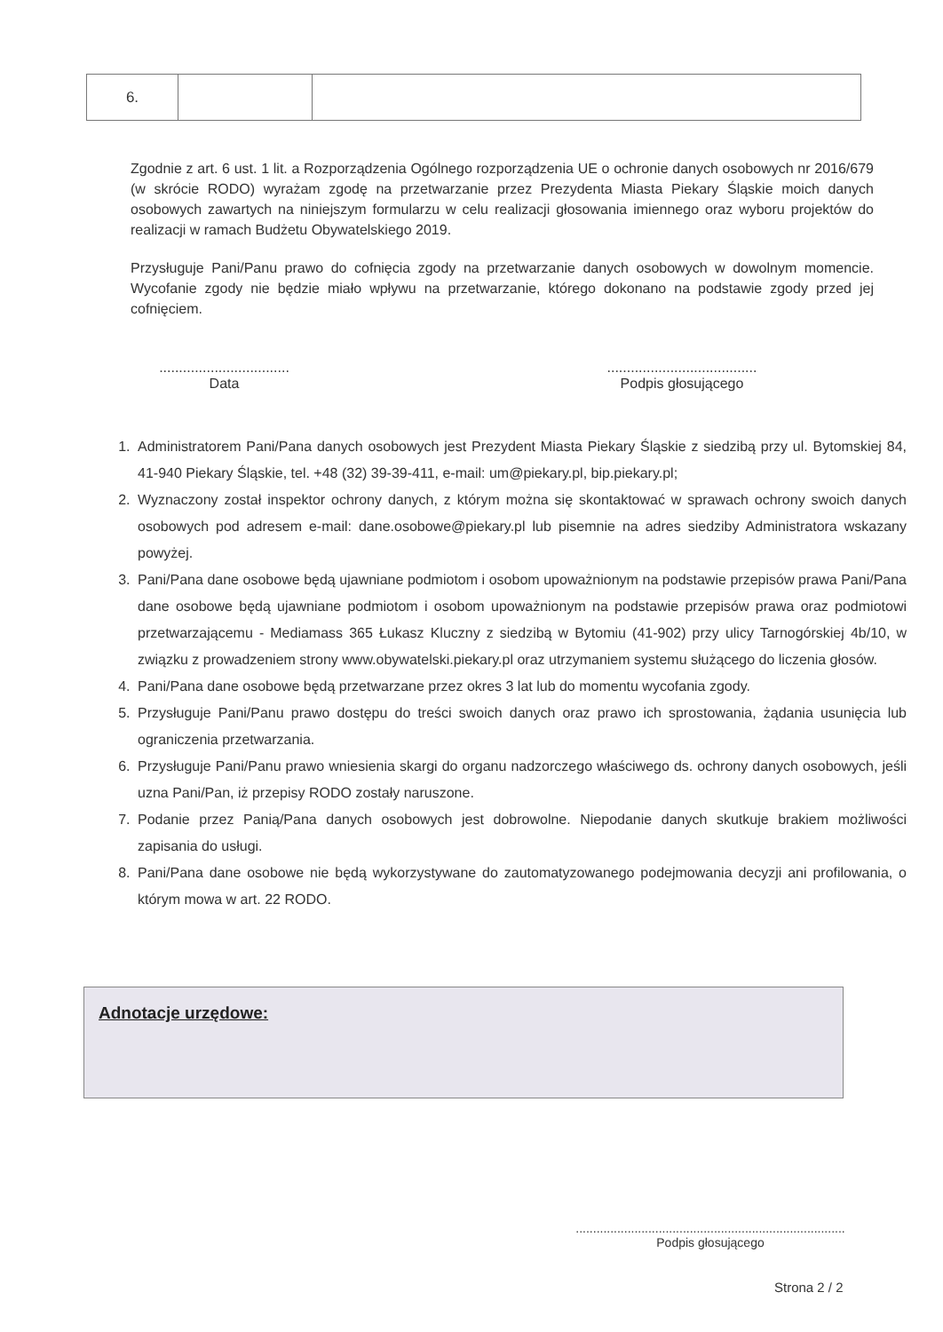| 6. | | |
Zgodnie z art. 6 ust. 1 lit. a Rozporządzenia Ogólnego rozporządzenia UE o ochronie danych osobowych nr 2016/679 (w skrócie RODO) wyrażam zgodę na przetwarzanie przez Prezydenta Miasta Piekary Śląskie moich danych osobowych zawartych na niniejszym formularzu w celu realizacji głosowania imiennego oraz wyboru projektów do realizacji w ramach Budżetu Obywatelskiego 2019.
Przysługuje Pani/Panu prawo do cofnięcia zgody na przetwarzanie danych osobowych w dowolnym momencie. Wycofanie zgody nie będzie miało wpływu na przetwarzanie, którego dokonano na podstawie zgody przed jej cofnięciem.
.................................
Data
......................................
Podpis głosującego
1. Administratorem Pani/Pana danych osobowych jest Prezydent Miasta Piekary Śląskie z siedzibą przy ul. Bytomskiej 84, 41-940 Piekary Śląskie, tel. +48 (32) 39-39-411, e-mail: um@piekary.pl, bip.piekary.pl;
2. Wyznaczony został inspektor ochrony danych, z którym można się skontaktować w sprawach ochrony swoich danych osobowych pod adresem e-mail: dane.osobowe@piekary.pl lub pisemnie na adres siedziby Administratora wskazany powyżej.
3. Pani/Pana dane osobowe będą ujawniane podmiotom i osobom upoważnionym na podstawie przepisów prawa Pani/Pana dane osobowe będą ujawniane podmiotom i osobom upoważnionym na podstawie przepisów prawa oraz podmiotowi przetwarzającemu - Mediamass 365 Łukasz Kluczny z siedzibą w Bytomiu (41-902) przy ulicy Tarnogórskiej 4b/10, w związku z prowadzeniem strony www.obywatelski.piekary.pl oraz utrzymaniem systemu służącego do liczenia głosów.
4. Pani/Pana dane osobowe będą przetwarzane przez okres 3 lat lub do momentu wycofania zgody.
5. Przysługuje Pani/Panu prawo dostępu do treści swoich danych oraz prawo ich sprostowania, żądania usunięcia lub ograniczenia przetwarzania.
6. Przysługuje Pani/Panu prawo wniesienia skargi do organu nadzorczego właściwego ds. ochrony danych osobowych, jeśli uzna Pani/Pan, iż przepisy RODO zostały naruszone.
7. Podanie przez Panią/Pana danych osobowych jest dobrowolne. Niepodanie danych skutkuje brakiem możliwości zapisania do usługi.
8. Pani/Pana dane osobowe nie będą wykorzystywane do zautomatyzowanego podejmowania decyzji ani profilowania, o którym mowa w art. 22 RODO.
Adnotacje urzędowe:
..............................................................................
Podpis głosującego
Strona 2 / 2